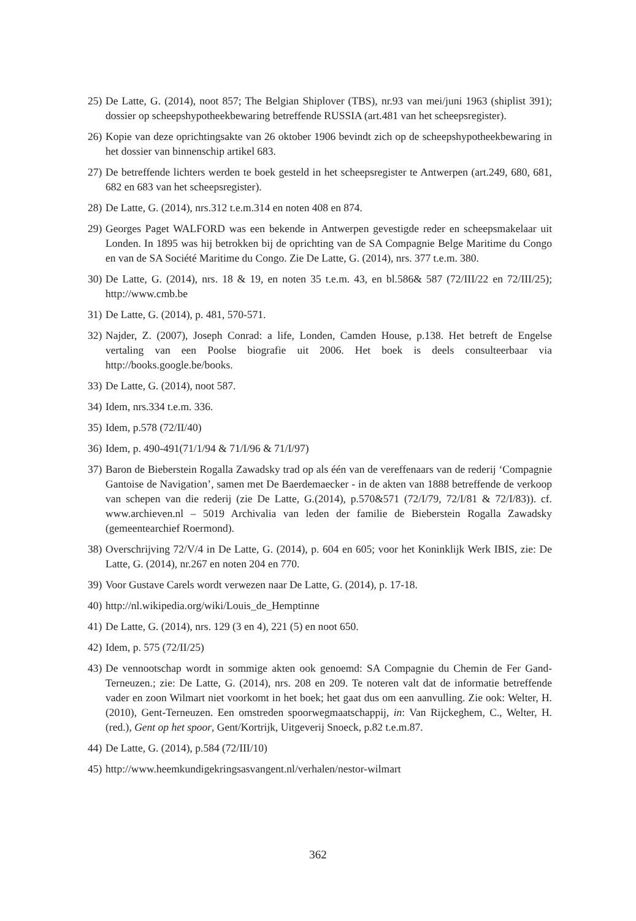25) De Latte, G. (2014), noot 857; The Belgian Shiplover (TBS), nr.93 van mei/juni 1963 (shiplist 391); dossier op scheepshypotheekbewaring betreffende RUSSIA (art.481 van het scheepsregister).
26) Kopie van deze oprichtingsakte van 26 oktober 1906 bevindt zich op de scheepshypotheekbewaring in het dossier van binnenschip artikel 683.
27) De betreffende lichters werden te boek gesteld in het scheepsregister te Antwerpen (art.249, 680, 681, 682 en 683 van het scheepsregister).
28) De Latte, G. (2014), nrs.312 t.e.m.314 en noten 408 en 874.
29) Georges Paget WALFORD was een bekende in Antwerpen gevestigde reder en scheepsmakelaar uit Londen. In 1895 was hij betrokken bij de oprichting van de SA Compagnie Belge Maritime du Congo en van de SA Société Maritime du Congo. Zie De Latte, G. (2014), nrs. 377 t.e.m. 380.
30) De Latte, G. (2014), nrs. 18 & 19, en noten 35 t.e.m. 43, en bl.586& 587 (72/III/22 en 72/III/25); http://www.cmb.be
31) De Latte, G. (2014), p. 481, 570-571.
32) Najder, Z. (2007), Joseph Conrad: a life, Londen, Camden House, p.138. Het betreft de Engelse vertaling van een Poolse biografie uit 2006. Het boek is deels consulteerbaar via http://books.google.be/books.
33) De Latte, G. (2014), noot 587.
34) Idem, nrs.334 t.e.m. 336.
35) Idem, p.578 (72/II/40)
36) Idem, p. 490-491(71/1/94 & 71/I/96 & 71/I/97)
37) Baron de Bieberstein Rogalla Zawadsky trad op als één van de vereffenaars van de rederij ‘Compagnie Gantoise de Navigation’, samen met De Baerdemaecker - in de akten van 1888 betreffende de verkoop van schepen van die rederij (zie De Latte, G.(2014), p.570&571 (72/I/79, 72/I/81 & 72/I/83)). cf. www.archieven.nl – 5019 Archivalia van leden der familie de Bieberstein Rogalla Zawadsky (gemeentearchief Roermond).
38) Overschrijving 72/V/4 in De Latte, G. (2014), p. 604 en 605; voor het Koninklijk Werk IBIS, zie: De Latte, G. (2014), nr.267 en noten 204 en 770.
39) Voor Gustave Carels wordt verwezen naar De Latte, G. (2014), p. 17-18.
40) http://nl.wikipedia.org/wiki/Louis_de_Hemptinne
41) De Latte, G. (2014), nrs. 129 (3 en 4), 221 (5) en noot 650.
42) Idem, p. 575 (72/II/25)
43) De vennootschap wordt in sommige akten ook genoemd: SA Compagnie du Chemin de Fer Gand-Terneuzen.; zie: De Latte, G. (2014), nrs. 208 en 209. Te noteren valt dat de informatie betreffende vader en zoon Wilmart niet voorkomt in het boek; het gaat dus om een aanvulling. Zie ook: Welter, H. (2010), Gent-Terneuzen. Een omstreden spoorwegmaatschappij, in: Van Rijckeghem, C., Welter, H. (red.), Gent op het spoor, Gent/Kortrijk, Uitgeverij Snoeck, p.82 t.e.m.87.
44) De Latte, G. (2014), p.584 (72/III/10)
45) http://www.heemkundigekringsasvangent.nl/verhalen/nestor-wilmart
362